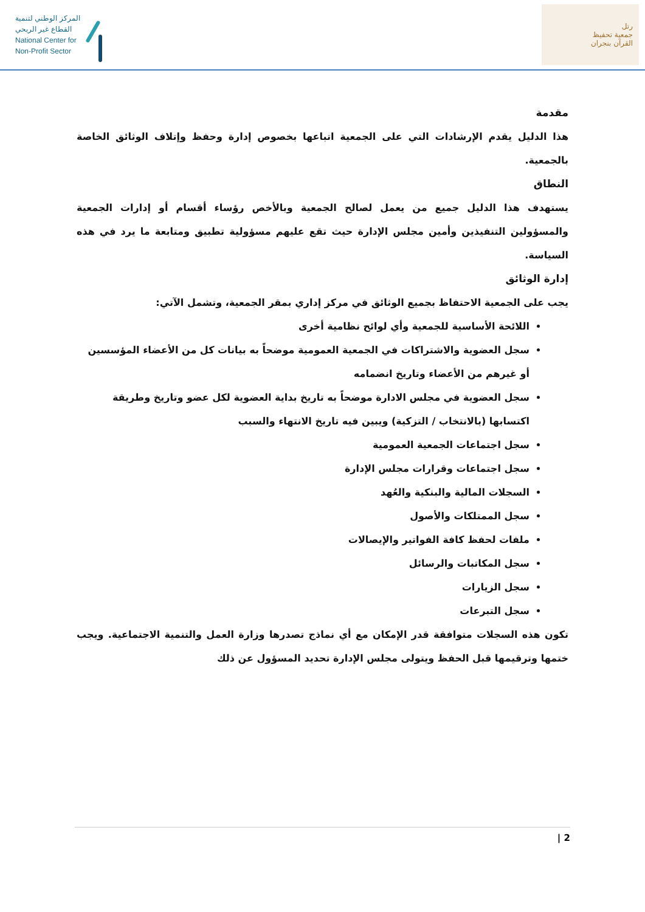المركز الوطني لتنمية
القطاع غير الربحي
National Center for
Non-Profit Sector
رتل
جمعية تحفيظ
القرآن بنجران
مقدمة
هذا الدليل يقدم الإرشادات التي على الجمعية اتباعها بخصوص إدارة وحفظ وإتلاف الوثائق الخاصة بالجمعية.
النطاق
يستهدف هذا الدليل جميع من يعمل لصالح الجمعية وبالأخص رؤساء أقسام أو إدارات الجمعية والمسؤولين التنفيذين وأمين مجلس الإدارة حيث تقع عليهم مسؤولية تطبيق ومتابعة ما يرد في هذه السياسة.
إدارة الوثائق
يجب على الجمعية الاحتفاظ بجميع الوثائق في مركز إداري بمقر الجمعية، وتشمل الآتي:
اللائحة الأساسية للجمعية وأي لوائح نظامية أخرى
سجل العضوية والاشتراكات في الجمعية العمومية موضحاً به بيانات كل من الأعضاء المؤسسين أو غيرهم من الأعضاء وتاريخ انضمامه
سجل العضوية في مجلس الادارة موضحاً به تاريخ بداية العضوية لكل عضو وتاريخ وطريقة اكتسابها (بالانتخاب / التزكية) ويبين فيه تاريخ الانتهاء والسبب
سجل اجتماعات الجمعية العمومية
سجل اجتماعات وقرارات مجلس الإدارة
السجلات المالية والبنكية والعُهد
سجل الممتلكات والأصول
ملفات لحفظ كافة الفواتير والإيصالات
سجل المكاتبات والرسائل
سجل الزيارات
سجل التبرعات
تكون هذه السجلات متوافقة قدر الإمكان مع أي نماذج تصدرها وزارة العمل والتنمية الاجتماعية. ويجب ختمها وترقيمها قبل الحفظ ويتولى مجلس الإدارة تحديد المسؤول عن ذلك
2 |